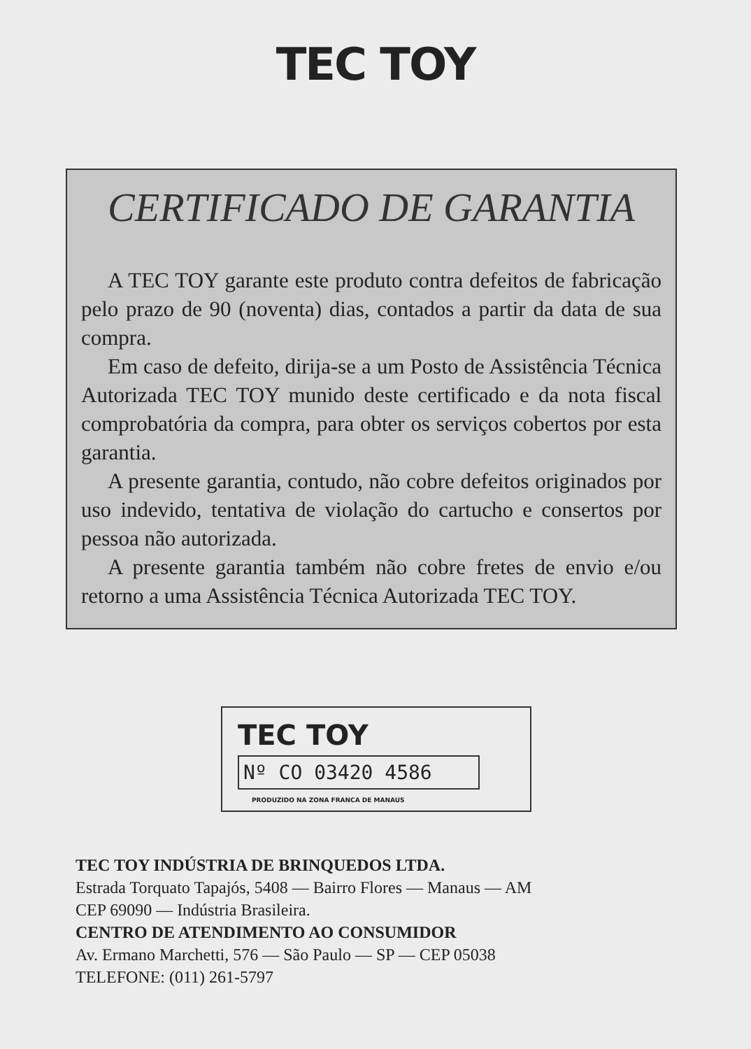TEC TOY
CERTIFICADO DE GARANTIA
A TEC TOY garante este produto contra defeitos de fabricação pelo prazo de 90 (noventa) dias, contados a partir da data de sua compra.
Em caso de defeito, dirija-se a um Posto de Assistência Técnica Autorizada TEC TOY munido deste certificado e da nota fiscal comprobatória da compra, para obter os serviços cobertos por esta garantia.
A presente garantia, contudo, não cobre defeitos originados por uso indevido, tentativa de violação do cartucho e consertos por pessoa não autorizada.
A presente garantia também não cobre fretes de envio e/ou retorno a uma Assistência Técnica Autorizada TEC TOY.
TEC TOY
Nº CO 03420 4586
PRODUZIDO NA ZONA FRANCA DE MANAUS
TEC TOY INDÚSTRIA DE BRINQUEDOS LTDA.
Estrada Torquato Tapajós, 5408 — Bairro Flores — Manaus — AM
CEP 69090 — Indústria Brasileira.
CENTRO DE ATENDIMENTO AO CONSUMIDOR
Av. Ermano Marchetti, 576 — São Paulo — SP — CEP 05038
TELEFONE: (011) 261-5797